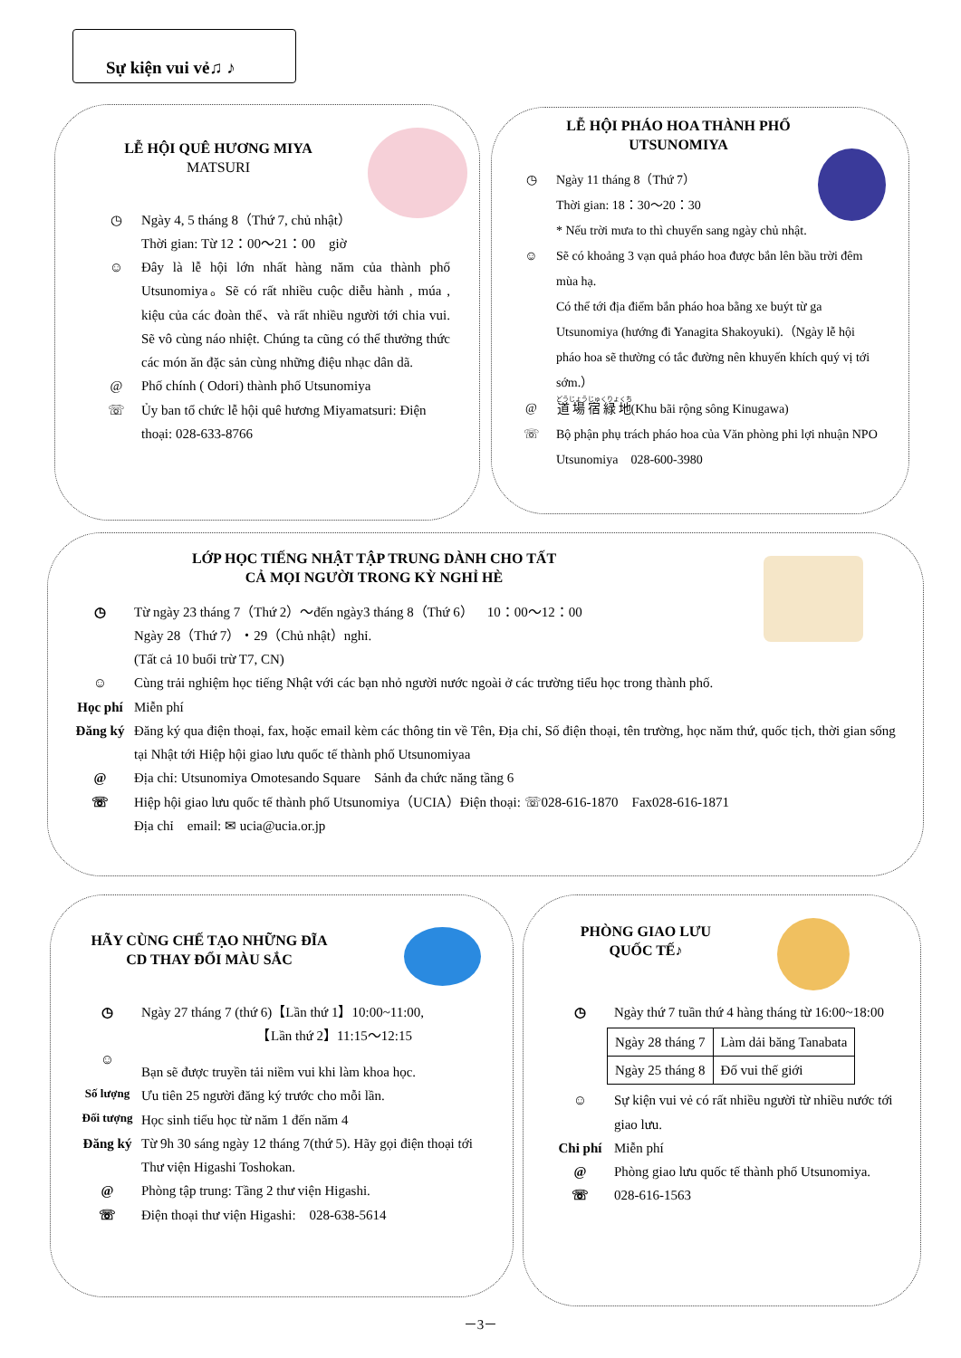Sự kiện vui vẻ♫ ♪
LỄ HỘI QUÊ HƯƠNG MIYA
MATSURI
◷ Ngày 4, 5 tháng 8（Thứ 7, chủ nhật）
Thời gian: Từ 12：00～21：00　giờ
☺ Đây là lễ hội lớn nhất hàng năm của thành phố Utsunomiya。Sẽ có rất nhiều cuộc diễu hành , múa , kiệu của các đoàn thể、và rất nhiều người tới chia vui. Sẽ vô cùng náo nhiệt. Chúng ta cũng có thể thưởng thức các món ăn đặc sản cùng những điệu nhạc dân dã.
@ Phố chính ( Odori) thành phố Utsunomiya
☏ Ủy ban tổ chức lễ hội quê hương Miyamatsuri: Điện thoại: 028-633-8766
LỄ HỘI PHÁO HOA THÀNH PHỐ
UTSUNOMIYA
◷ Ngày 11 tháng 8（Thứ 7）
Thời gian: 18：30～20：30
* Nếu trời mưa to thì chuyển sang ngày chủ nhật.
☺ Sẽ có khoảng 3 vạn quả pháo hoa được bắn lên bầu trời đêm mùa hạ.
Có thể tới địa điểm bắn pháo hoa bằng xe buýt từ ga Utsunomiya (hướng đi Yanagita Shakoyuki).（Ngày lễ hội pháo hoa sẽ thường có tắc đường nên khuyến khích quý vị tới sớm.）
@ 道場宿緑地(Khu bãi rộng sông Kinugawa)
☏ Bộ phận phụ trách pháo hoa của Văn phòng phi lợi nhuận NPO Utsunomiya　028-600-3980
LỚP HỌC TIẾNG NHẬT TẬP TRUNG DÀNH CHO TẤT
CẢ MỌI NGƯỜI TRONG KỲ NGHỈ HÈ
◷ Từ ngày 23 tháng 7（Thứ 2）～đến ngày3 tháng 8（Thứ 6）　10：00～12：00
Ngày 28（Thứ 7）・29（Chủ nhật）nghỉ.
(Tất cả 10 buổi trừ T7, CN)
☺ Cùng trải nghiệm học tiếng Nhật với các bạn nhỏ người nước ngoài ở các trường tiểu học trong thành phố.
Học phí Miễn phí
Đăng ký Đăng ký qua điện thoại, fax, hoặc email kèm các thông tin về Tên, Địa chỉ, Số điện thoại, tên trường, học năm thứ, quốc tịch, thời gian sống tại Nhật tới Hiệp hội giao lưu quốc tế thành phố Utsunomiyaa
@ Địa chỉ: Utsunomiya Omotesando Square　Sảnh đa chức năng tầng 6
☏ Hiệp hội giao lưu quốc tế thành phố Utsunomiya（UCIA）Điện thoại: ☏028-616-1870　Fax028-616-1871
Địa chỉ　email: ✉ ucia@ucia.or.jp
HÃY CÙNG CHẾ TẠO NHỮNG ĐĨA
CD THAY ĐỔI MÀU SẮC
◷ Ngày 27 tháng 7 (thứ 6)【Lần thứ 1】10:00~11:00,
　　　　　　　　　【Lần thứ 2】11:15～12:15
☺ Bạn sẽ được truyền tải niềm vui khi làm khoa học.
Số lượng Ưu tiên 25 người đăng ký trước cho mỗi lần.
Đối tượng Học sinh tiểu học từ năm 1 đến năm 4
Đăng ký Từ 9h 30 sáng ngày 12 tháng 7(thứ 5). Hãy gọi điện thoại tới Thư viện Higashi Toshokan.
@ Phòng tập trung: Tầng 2 thư viện Higashi.
☏ Điện thoại thư viện Higashi:　028-638-5614
PHÒNG GIAO LƯU
QUỐC TẾ♪
◷ Ngày thứ 7 tuần thứ 4 hàng tháng từ 16:00~18:00
| Ngày 28 tháng 7 | Làm dải băng Tanabata |
| Ngày 25 tháng 8 | Đố vui thế giới |
☺ Sự kiện vui vẻ có rất nhiều người từ nhiều nước tới giao lưu.
Chi phí Miễn phí
@
☏ Phòng giao lưu quốc tế thành phố Utsunomiya.
028-616-1563
－3－